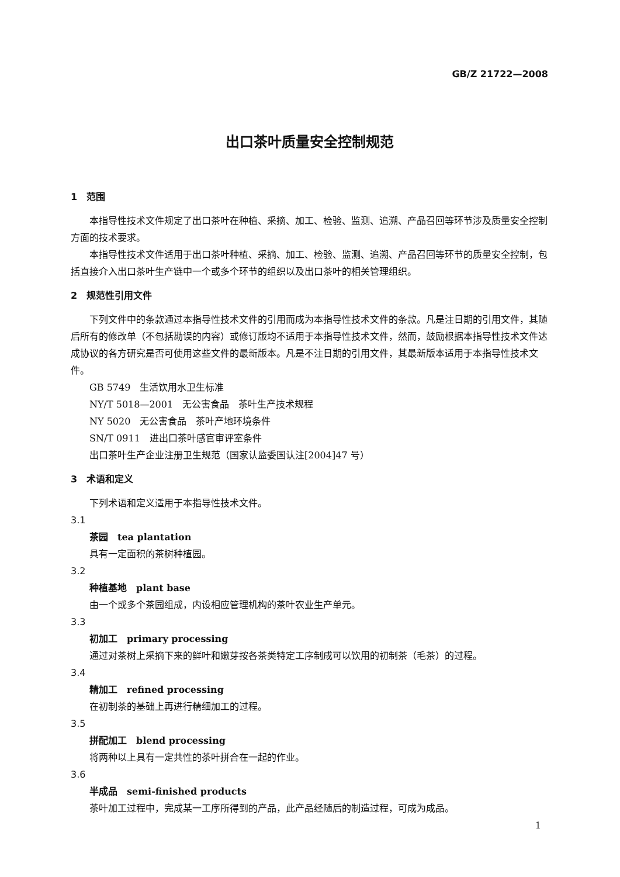GB/Z 21722—2008
出口茶叶质量安全控制规范
1　范围
本指导性技术文件规定了出口茶叶在种植、采摘、加工、检验、监测、追溯、产品召回等环节涉及质量安全控制方面的技术要求。
本指导性技术文件适用于出口茶叶种植、采摘、加工、检验、监测、追溯、产品召回等环节的质量安全控制，包括直接介入出口茶叶生产链中一个或多个环节的组织以及出口茶叶的相关管理组织。
2　规范性引用文件
下列文件中的条款通过本指导性技术文件的引用而成为本指导性技术文件的条款。凡是注日期的引用文件，其随后所有的修改单（不包括勘误的内容）或修订版均不适用于本指导性技术文件，然而，鼓励根据本指导性技术文件达成协议的各方研究是否可使用这些文件的最新版本。凡是不注日期的引用文件，其最新版本适用于本指导性技术文件。
GB 5749　生活饮用水卫生标准
NY/T 5018—2001　无公害食品　茶叶生产技术规程
NY 5020　无公害食品　茶叶产地环境条件
SN/T 0911　进出口茶叶感官审评室条件
出口茶叶生产企业注册卫生规范（国家认监委国认注[2004]47 号）
3　术语和定义
下列术语和定义适用于本指导性技术文件。
3.1
茶园　tea plantation
具有一定面积的茶树种植园。
3.2
种植基地　plant base
由一个或多个茶园组成，内设相应管理机构的茶叶农业生产单元。
3.3
初加工　primary processing
通过对茶树上采摘下来的鲜叶和嫩芽按各茶类特定工序制成可以饮用的初制茶（毛茶）的过程。
3.4
精加工　refined processing
在初制茶的基础上再进行精细加工的过程。
3.5
拼配加工　blend processing
将两种以上具有一定共性的茶叶拼合在一起的作业。
3.6
半成品　semi-finished products
茶叶加工过程中，完成某一工序所得到的产品，此产品经随后的制造过程，可成为成品。
1